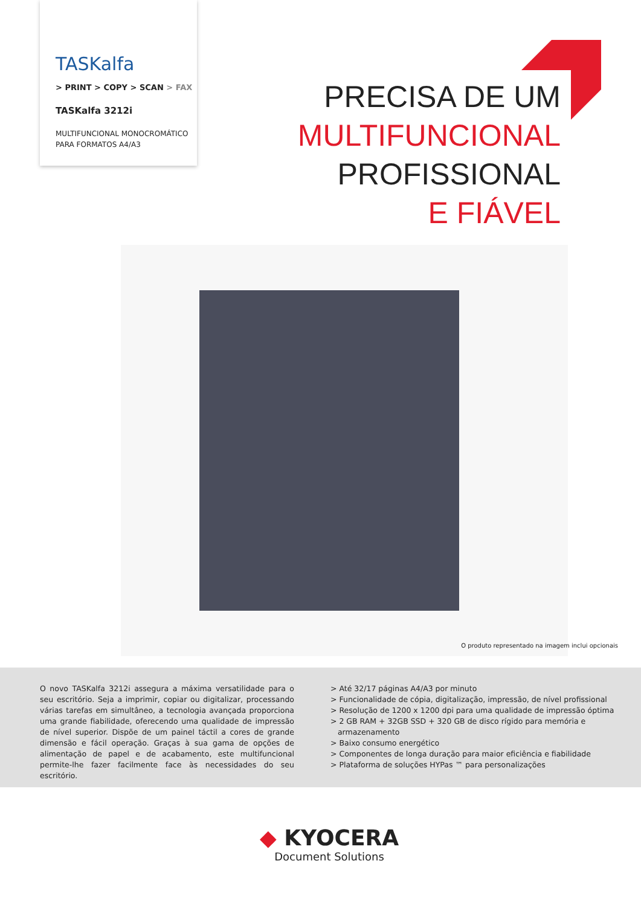TASKalfa
> PRINT > COPY > SCAN > FAX
TASKalfa 3212i
MULTIFUNCIONAL MONOCROMÁTICO
PARA FORMATOS A4/A3
PRECISA DE UM
MULTIFUNCIONAL
PROFISSIONAL
E FIÁVEL
O produto representado na imagem inclui opcionais
O novo TASKalfa 3212i assegura a máxima versatilidade para o seu escritório. Seja a imprimir, copiar ou digitalizar, processando várias tarefas em simultâneo, a tecnologia avançada proporciona uma grande fiabilidade, oferecendo uma qualidade de impressão de nível superior. Dispõe de um painel táctil a cores de grande dimensão e fácil operação. Graças à sua gama de opções de alimentação de papel e de acabamento, este multifuncional permite-lhe fazer facilmente face às necessidades do seu escritório.
> Até 32/17 páginas A4/A3 por minuto
> Funcionalidade de cópia, digitalização, impressão, de nível profissional
> Resolução de 1200 x 1200 dpi para uma qualidade de impressão óptima
> 2 GB RAM + 32GB SSD + 320 GB de disco rígido para memória e
armazenamento
> Baixo consumo energético
> Componentes de longa duração para maior eficiência e fiabilidade
> Plataforma de soluções HYPas ™ para personalizações
◆ KYOCERA
Document Solutions